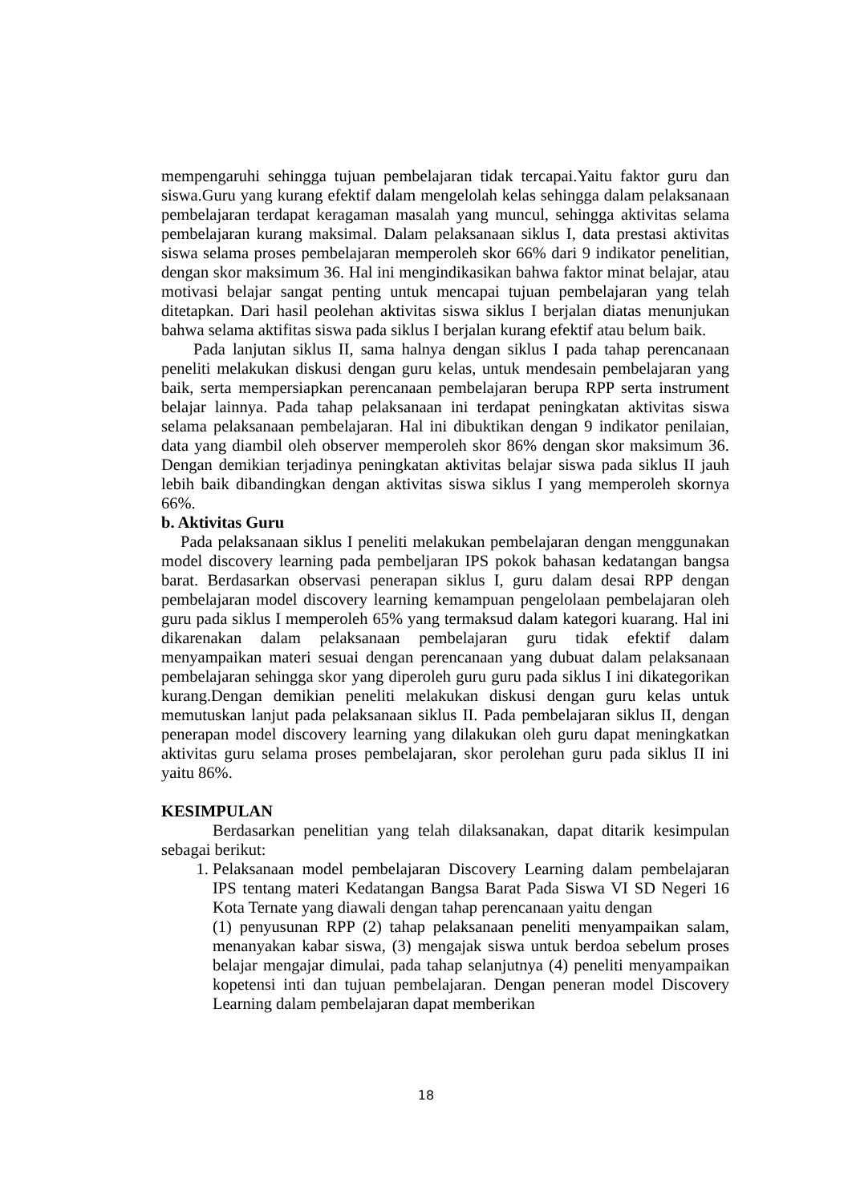mempengaruhi sehingga tujuan pembelajaran tidak tercapai.Yaitu faktor guru dan siswa.Guru yang kurang efektif dalam mengelolah kelas sehingga dalam pelaksanaan pembelajaran terdapat keragaman masalah yang muncul, sehingga aktivitas selama pembelajaran kurang maksimal. Dalam pelaksanaan siklus I, data prestasi aktivitas siswa selama proses pembelajaran memperoleh skor 66% dari 9 indikator penelitian, dengan skor maksimum 36. Hal ini mengindikasikan bahwa faktor minat belajar, atau motivasi belajar sangat penting untuk mencapai tujuan pembelajaran yang telah ditetapkan. Dari hasil peolehan aktivitas siswa siklus I berjalan diatas menunjukan bahwa selama aktifitas siswa pada siklus I berjalan kurang efektif atau belum baik.
Pada lanjutan siklus II, sama halnya dengan siklus I pada tahap perencanaan peneliti melakukan diskusi dengan guru kelas, untuk mendesain pembelajaran yang baik, serta mempersiapkan perencanaan pembelajaran berupa RPP serta instrument belajar lainnya. Pada tahap pelaksanaan ini terdapat peningkatan aktivitas siswa selama pelaksanaan pembelajaran. Hal ini dibuktikan dengan 9 indikator penilaian, data yang diambil oleh observer memperoleh skor 86% dengan skor maksimum 36. Dengan demikian terjadinya peningkatan aktivitas belajar siswa pada siklus II jauh lebih baik dibandingkan dengan aktivitas siswa siklus I yang memperoleh skornya 66%.
b. Aktivitas Guru
Pada pelaksanaan siklus I peneliti melakukan pembelajaran dengan menggunakan model discovery learning pada pembeljaran IPS pokok bahasan kedatangan bangsa barat. Berdasarkan observasi penerapan siklus I, guru dalam desai RPP dengan pembelajaran model discovery learning kemampuan pengelolaan pembelajaran oleh guru pada siklus I memperoleh 65% yang termaksud dalam kategori kuarang. Hal ini dikarenakan dalam pelaksanaan pembelajaran guru tidak efektif dalam menyampaikan materi sesuai dengan perencanaan yang dubuat dalam pelaksanaan pembelajaran sehingga skor yang diperoleh guru guru pada siklus I ini dikategorikan kurang.Dengan demikian peneliti melakukan diskusi dengan guru kelas untuk memutuskan lanjut pada pelaksanaan siklus II. Pada pembelajaran siklus II, dengan penerapan model discovery learning yang dilakukan oleh guru dapat meningkatkan aktivitas guru selama proses pembelajaran, skor perolehan guru pada siklus II ini yaitu 86%.
KESIMPULAN
Berdasarkan penelitian yang telah dilaksanakan, dapat ditarik kesimpulan sebagai berikut:
1. Pelaksanaan model pembelajaran Discovery Learning dalam pembelajaran IPS tentang materi Kedatangan Bangsa Barat Pada Siswa VI SD Negeri 16 Kota Ternate yang diawali dengan tahap perencanaan yaitu dengan
(1) penyusunan RPP (2) tahap pelaksanaan peneliti menyampaikan salam, menanyakan kabar siswa, (3) mengajak siswa untuk berdoa sebelum proses belajar mengajar dimulai, pada tahap selanjutnya (4) peneliti menyampaikan kopetensi inti dan tujuan pembelajaran. Dengan peneran model Discovery Learning dalam pembelajaran dapat memberikan
18